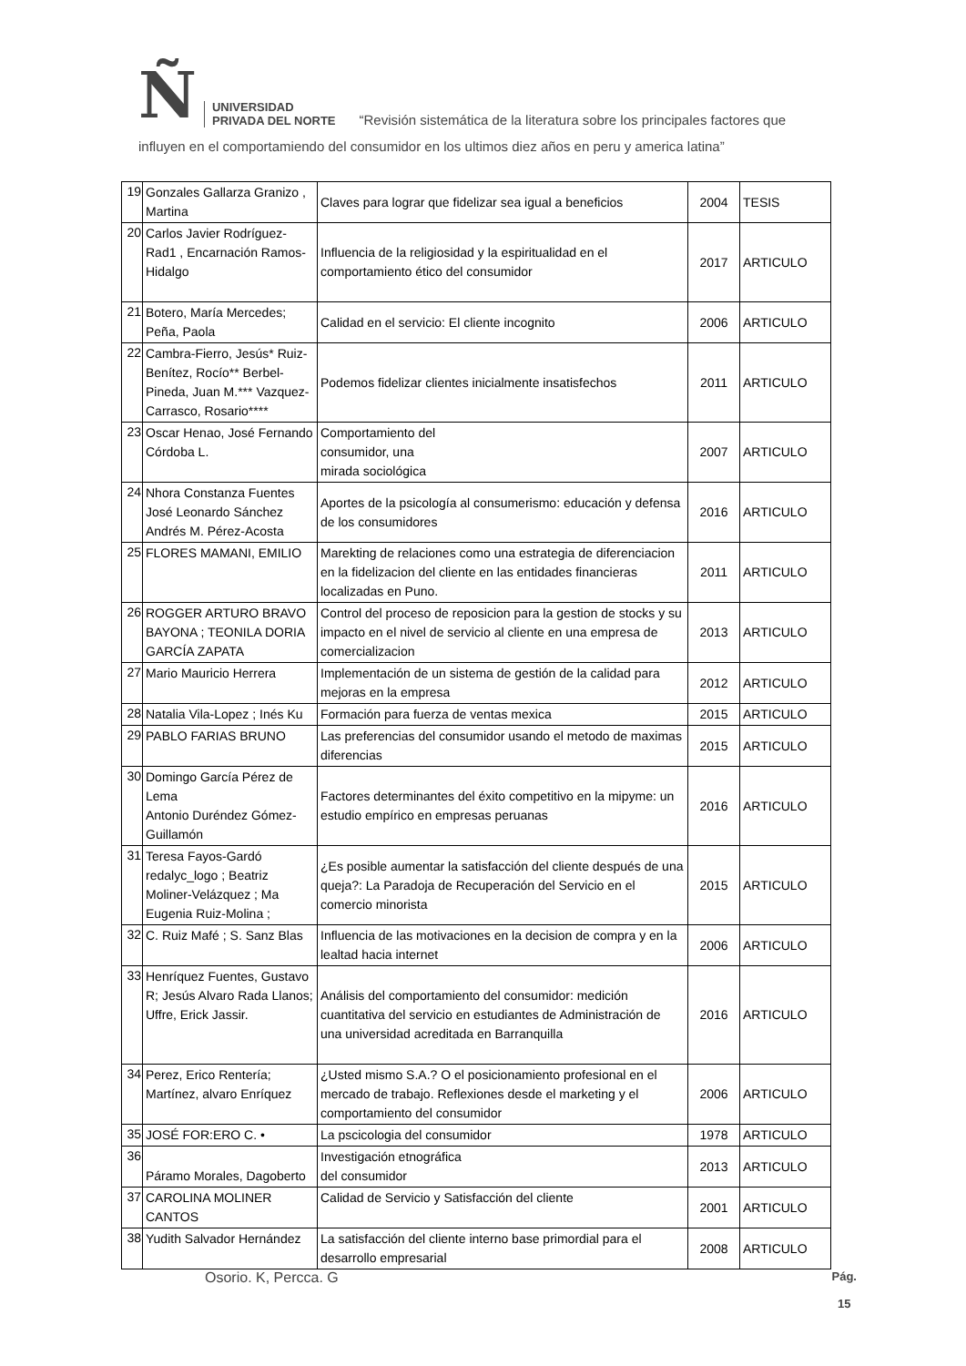Ñ
UNIVERSIDAD
PRIVADA DEL NORTE
“Revisión sistemática de la literatura sobre los principales factores que
influyen en el comportamiendo del consumidor en los ultimos diez años en peru y america latina”
| 19 | Gonzales Gallarza Granizo , Martina | Claves para lograr que fidelizar sea igual a beneficios | 2004 | TESIS |
| 20 | Carlos Javier Rodríguez-Rad1 , Encarnación Ramos-Hidalgo | Influencia de la religiosidad y la espiritualidad en el comportamiento ético del consumidor | 2017 | ARTICULO |
| 21 | Botero, María Mercedes; Peña, Paola | Calidad en el servicio: El cliente incognito | 2006 | ARTICULO |
| 22 | Cambra-Fierro, Jesús* Ruiz-Benítez, Rocío** Berbel-Pineda, Juan M.*** Vazquez-Carrasco, Rosario**** | Podemos fidelizar clientes inicialmente insatisfechos | 2011 | ARTICULO |
| 23 | Oscar Henao, José Fernando Córdoba L. | Comportamiento del consumidor, una mirada sociológica | 2007 | ARTICULO |
| 24 | Nhora Constanza Fuentes José Leonardo Sánchez Andrés M. Pérez-Acosta | Aportes de la psicología al consumerismo: educación y defensa de los consumidores | 2016 | ARTICULO |
| 25 | FLORES MAMANI, EMILIO | Marekting de relaciones como una estrategia de diferenciacion en la fidelizacion del cliente en las entidades financieras localizadas en Puno. | 2011 | ARTICULO |
| 26 | ROGGER ARTURO BRAVO BAYONA ; TEONILA DORIA GARCÍA ZAPATA | Control del proceso de reposicion para la gestion de stocks y su impacto en el nivel de servicio al cliente en una empresa de comercializacion | 2013 | ARTICULO |
| 27 | Mario Mauricio Herrera | Implementación de un sistema de gestión de la calidad para mejoras en la empresa | 2012 | ARTICULO |
| 28 | Natalia Vila-Lopez ; Inés Ku | Formación para fuerza de ventas mexica | 2015 | ARTICULO |
| 29 | PABLO FARIAS BRUNO | Las preferencias del consumidor usando el metodo de maximas diferencias | 2015 | ARTICULO |
| 30 | Domingo García Pérez de Lema Antonio Duréndez Gómez-Guillamón | Factores determinantes del éxito competitivo en la mipyme: un estudio empírico en empresas peruanas | 2016 | ARTICULO |
| 31 | Teresa Fayos-Gardó redalyc_logo ; Beatriz Moliner-Velázquez ; Ma Eugenia Ruiz-Molina ; | ¿Es posible aumentar la satisfacción del cliente después de una queja?: La Paradoja de Recuperación del Servicio en el comercio minorista | 2015 | ARTICULO |
| 32 | C. Ruiz Mafé ; S. Sanz Blas | Influencia de las motivaciones en la decision de compra y en la lealtad hacia internet | 2006 | ARTICULO |
| 33 | Henríquez Fuentes, Gustavo R; Jesús Alvaro Rada Llanos; Uffre, Erick Jassir. | Análisis del comportamiento del consumidor: medición cuantitativa del servicio en estudiantes de Administración de una universidad acreditada en Barranquilla | 2016 | ARTICULO |
| 34 | Perez, Erico Rentería; Martínez, alvaro Enríquez | ¿Usted mismo S.A.? O el posicionamiento profesional en el mercado de trabajo. Reflexiones desde el marketing y el comportamiento del consumidor | 2006 | ARTICULO |
| 35 | JOSÉ FOR:ERO C. • | La pscicologia del consumidor | 1978 | ARTICULO |
| 36 | Páramo Morales, Dagoberto | Investigación etnográfica del consumidor | 2013 | ARTICULO |
| 37 | CAROLINA MOLINER CANTOS | Calidad de Servicio y Satisfacción del cliente | 2001 | ARTICULO |
| 38 | Yudith Salvador Hernández | La satisfacción del cliente interno base primordial para el desarrollo empresarial | 2008 | ARTICULO |
Osorio. K, Percca. G Pág.
15